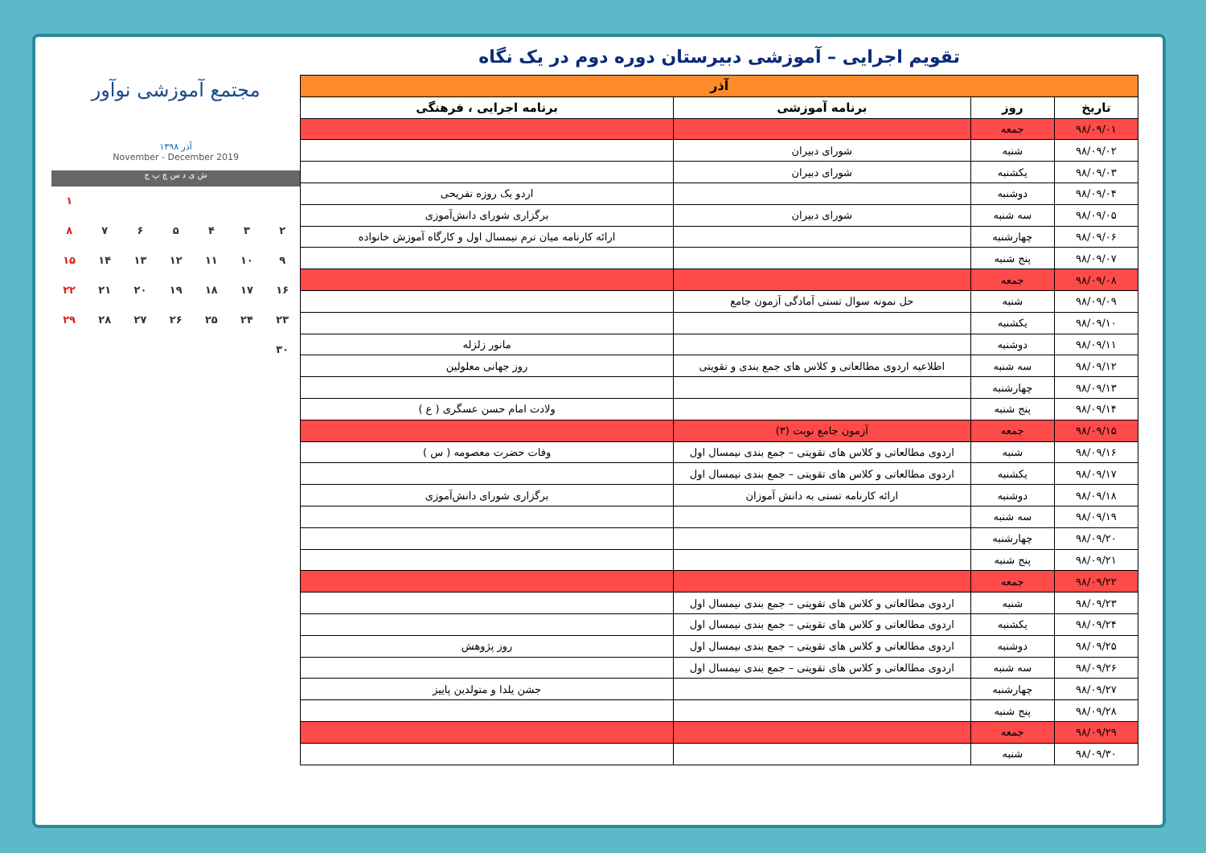تقویم اجرایی – آموزشی دبیرستان دوره دوم در یک نگاه
| آذر | | | |
| --- | --- | --- | --- |
| تاریخ | روز | برنامه آموزشی | برنامه اجرایی ، فرهنگی |
| ۹۸/۰۹/۰۱ | جمعه | | |
| ۹۸/۰۹/۰۲ | شنبه | شورای دبیران | |
| ۹۸/۰۹/۰۳ | یکشنبه | شورای دبیران | |
| ۹۸/۰۹/۰۴ | دوشنبه | | اردو یک روزه تفریحی |
| ۹۸/۰۹/۰۵ | سه شنبه | شورای دبیران | برگزاری شورای دانش‌آموزی |
| ۹۸/۰۹/۰۶ | چهارشنبه | | ارائه کارنامه میان ترم نیمسال اول و کارگاه آموزش خانواده |
| ۹۸/۰۹/۰۷ | پنج شنبه | | |
| ۹۸/۰۹/۰۸ | جمعه | | |
| ۹۸/۰۹/۰۹ | شنبه | حل نمونه سوال تستی آمادگی آزمون جامع | |
| ۹۸/۰۹/۱۰ | یکشنبه | | |
| ۹۸/۰۹/۱۱ | دوشنبه | | مانور زلزله |
| ۹۸/۰۹/۱۲ | سه شنبه | اطلاعیه اردوی مطالعاتی و کلاس های جمع بندی و تقویتی | روز جهانی معلولین |
| ۹۸/۰۹/۱۳ | چهارشنبه | | |
| ۹۸/۰۹/۱۴ | پنج شنبه | | ولادت امام حسن عسگری ( ع ) |
| ۹۸/۰۹/۱۵ | جمعه | آزمون جامع نوبت (۳) | |
| ۹۸/۰۹/۱۶ | شنبه | اردوی مطالعاتی و کلاس های تقویتی – جمع بندی نیمسال اول | وفات حضرت معصومه ( س ) |
| ۹۸/۰۹/۱۷ | یکشنبه | اردوی مطالعاتی و کلاس های تقویتی – جمع بندی نیمسال اول | |
| ۹۸/۰۹/۱۸ | دوشنبه | ارائه کارنامه تستی به دانش آموزان | برگزاری شورای دانش‌آموزی |
| ۹۸/۰۹/۱۹ | سه شنبه | | |
| ۹۸/۰۹/۲۰ | چهارشنبه | | |
| ۹۸/۰۹/۲۱ | پنج شنبه | | |
| ۹۸/۰۹/۲۲ | جمعه | | |
| ۹۸/۰۹/۲۳ | شنبه | اردوی مطالعاتی و کلاس های تقویتی – جمع بندی نیمسال اول | |
| ۹۸/۰۹/۲۴ | یکشنبه | اردوی مطالعاتی و کلاس های تقویتی – جمع بندی نیمسال اول | |
| ۹۸/۰۹/۲۵ | دوشنبه | اردوی مطالعاتی و کلاس های تقویتی – جمع بندی نیمسال اول | روز پژوهش |
| ۹۸/۰۹/۲۶ | سه شنبه | اردوی مطالعاتی و کلاس های تقویتی – جمع بندی نیمسال اول | |
| ۹۸/۰۹/۲۷ | چهارشنبه | | جشن یلدا و متولدین پاییز |
| ۹۸/۰۹/۲۸ | پنج شنبه | | |
| ۹۸/۰۹/۲۹ | جمعه | | |
| ۹۸/۰۹/۳۰ | شنبه | | |
مجتمع آموزشی نوآور
آذر ۱۳۹۸
November - December 2019
ش ی د س چ پ ج
۱ ۲۳۴۵۶۷۸ ۹ ۱۰ ۱۱ ۱۲ ۱۳ ۱۴ ۱۵ ۱۶ ۱۷ ۱۸ ۱۹ ۲۰ ۲۱ ۲۲ ۲۳ ۲۴ ۲۵ ۲۶ ۲۷ ۲۸ ۲۹ ۳۰